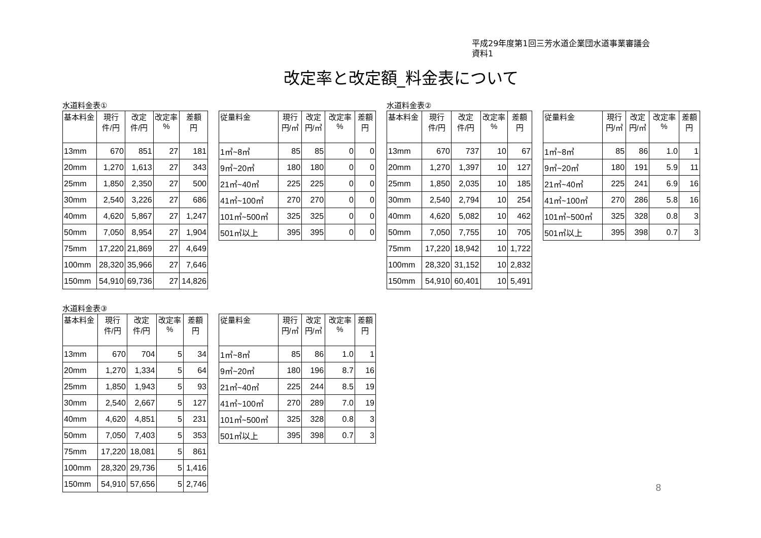平成29年度第1回三芳水道企業団水道事業審議会
資料1
改定率と改定額_料金表について
水道料金表①
| 基本料金 | 現行 件/円 | 改定 件/円 | 改定率 % | 差額 円 |
| --- | --- | --- | --- | --- |
| 13mm | 670 | 851 | 27 | 181 |
| 20mm | 1,270 | 1,613 | 27 | 343 |
| 25mm | 1,850 | 2,350 | 27 | 500 |
| 30mm | 2,540 | 3,226 | 27 | 686 |
| 40mm | 4,620 | 5,867 | 27 | 1,247 |
| 50mm | 7,050 | 8,954 | 27 | 1,904 |
| 75mm | 17,220 | 21,869 | 27 | 4,649 |
| 100mm | 28,320 | 35,966 | 27 | 7,646 |
| 150mm | 54,910 | 69,736 | 27 | 14,826 |
| 従量料金 | 現行 円/㎥ | 改定 円/㎥ | 改定率 % | 差額 円 |
| --- | --- | --- | --- | --- |
| 1㎥~8㎥ | 85 | 85 | 0 | 0 |
| 9㎥~20㎥ | 180 | 180 | 0 | 0 |
| 21㎥~40㎥ | 225 | 225 | 0 | 0 |
| 41㎥~100㎥ | 270 | 270 | 0 | 0 |
| 101㎥~500㎥ | 325 | 325 | 0 | 0 |
| 501㎥以上 | 395 | 395 | 0 | 0 |
水道料金表②
| 基本料金 | 現行 件/円 | 改定 件/円 | 改定率 % | 差額 円 |
| --- | --- | --- | --- | --- |
| 13mm | 670 | 737 | 10 | 67 |
| 20mm | 1,270 | 1,397 | 10 | 127 |
| 25mm | 1,850 | 2,035 | 10 | 185 |
| 30mm | 2,540 | 2,794 | 10 | 254 |
| 40mm | 4,620 | 5,082 | 10 | 462 |
| 50mm | 7,050 | 7,755 | 10 | 705 |
| 75mm | 17,220 | 18,942 | 10 | 1,722 |
| 100mm | 28,320 | 31,152 | 10 | 2,832 |
| 150mm | 54,910 | 60,401 | 10 | 5,491 |
| 従量料金 | 現行 円/㎥ | 改定 円/㎥ | 改定率 % | 差額 円 |
| --- | --- | --- | --- | --- |
| 1㎥~8㎥ | 85 | 86 | 1.0 | 1 |
| 9㎥~20㎥ | 180 | 191 | 5.9 | 11 |
| 21㎥~40㎥ | 225 | 241 | 6.9 | 16 |
| 41㎥~100㎥ | 270 | 286 | 5.8 | 16 |
| 101㎥~500㎥ | 325 | 328 | 0.8 | 3 |
| 501㎥以上 | 395 | 398 | 0.7 | 3 |
水道料金表③
| 基本料金 | 現行 件/円 | 改定 件/円 | 改定率 % | 差額 円 |
| --- | --- | --- | --- | --- |
| 13mm | 670 | 704 | 5 | 34 |
| 20mm | 1,270 | 1,334 | 5 | 64 |
| 25mm | 1,850 | 1,943 | 5 | 93 |
| 30mm | 2,540 | 2,667 | 5 | 127 |
| 40mm | 4,620 | 4,851 | 5 | 231 |
| 50mm | 7,050 | 7,403 | 5 | 353 |
| 75mm | 17,220 | 18,081 | 5 | 861 |
| 100mm | 28,320 | 29,736 | 5 | 1,416 |
| 150mm | 54,910 | 57,656 | 5 | 2,746 |
| 従量料金 | 現行 円/㎥ | 改定 円/㎥ | 改定率 % | 差額 円 |
| --- | --- | --- | --- | --- |
| 1㎥~8㎥ | 85 | 86 | 1.0 | 1 |
| 9㎥~20㎥ | 180 | 196 | 8.7 | 16 |
| 21㎥~40㎥ | 225 | 244 | 8.5 | 19 |
| 41㎥~100㎥ | 270 | 289 | 7.0 | 19 |
| 101㎥~500㎥ | 325 | 328 | 0.8 | 3 |
| 501㎥以上 | 395 | 398 | 0.7 | 3 |
8